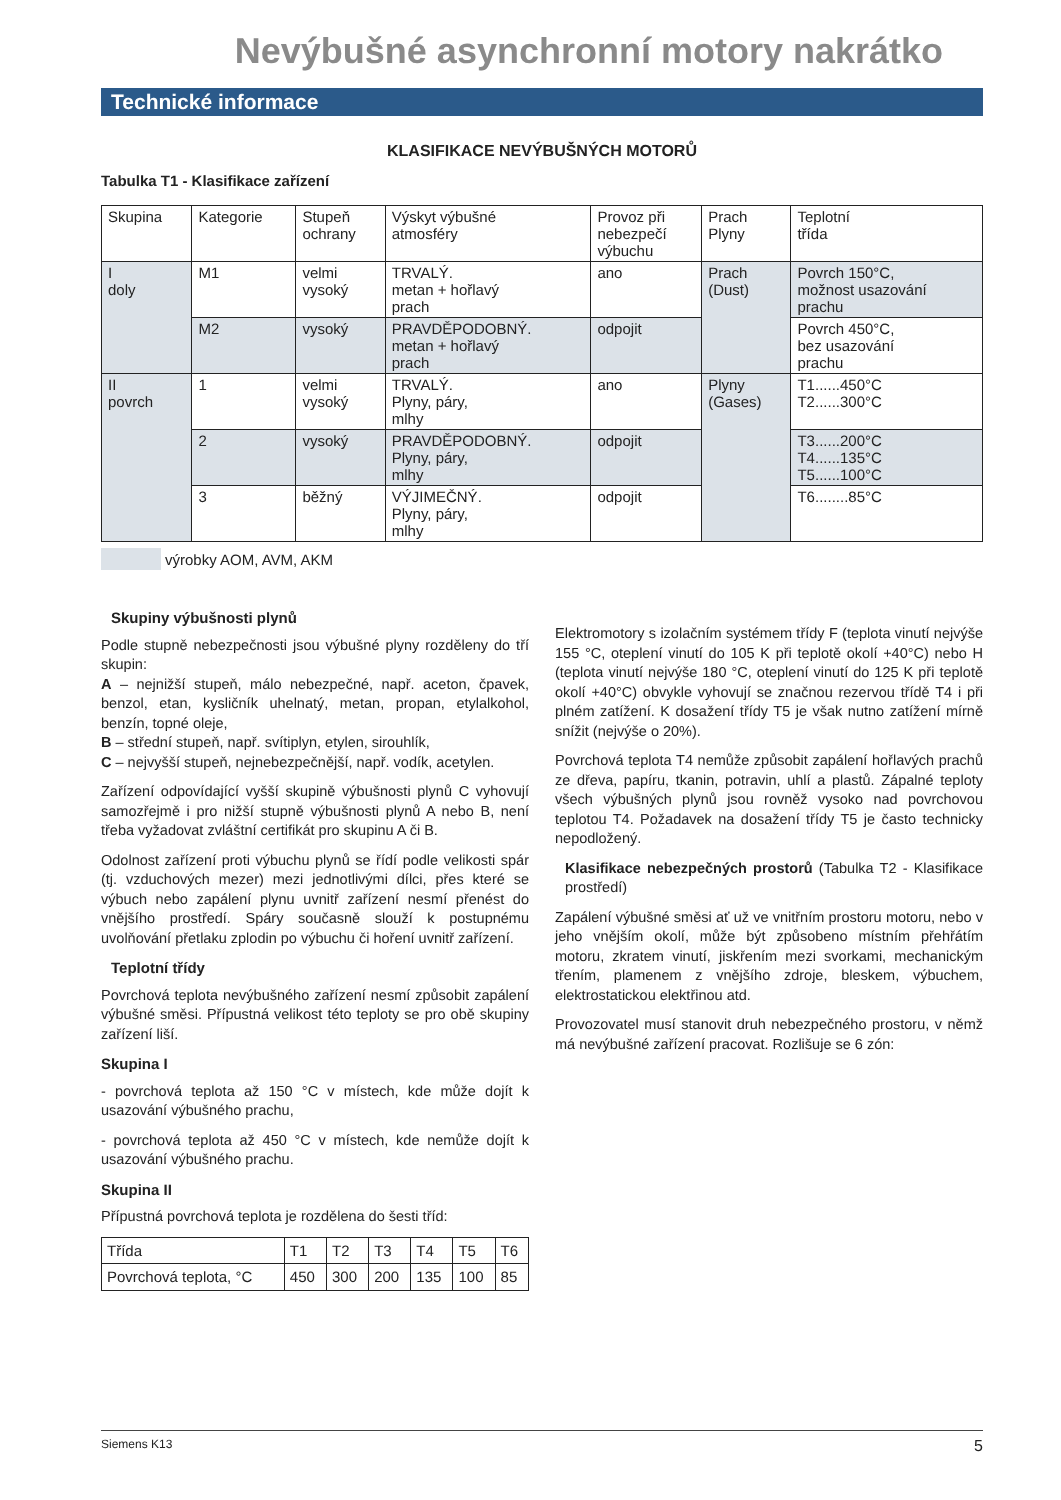Nevýbušné asynchronní motory nakrátko
Technické informace
KLASIFIKACE NEVÝBUŠNÝCH MOTORŮ
Tabulka T1 - Klasifikace zařízení
| Skupina | Kategorie | Stupeň ochrany | Výskyt výbušné atmosféry | Provoz při nebezpečí výbuchu | Prach Plyny | Teplotní třída |
| I doly | M1 | velmi vysoký | TRVALÝ. metan + hořlavý prach | ano | Prach (Dust) | Povrch 150°C, možnost usazování prachu |
| | M2 | vysoký | PRAVDĚPODOBNÝ. metan + hořlavý prach | odpojit | | Povrch 450°C, bez usazování prachu |
| II povrch | 1 | velmi vysoký | TRVALÝ. Plyny, páry, mlhy | ano | Plyny (Gases) | T1......450°C T2......300°C |
| | 2 | vysoký | PRAVDĚPODOBNÝ. Plyny, páry, mlhy | odpojit | | T3......200°C T4......135°C T5......100°C |
| | 3 | běžný | VÝJIMEČNÝ. Plyny, páry, mlhy | odpojit | | T6........85°C |
výrobky AOM, AVM, AKM
Skupiny výbušnosti plynů
Podle stupně nebezpečnosti jsou výbušné plyny rozděleny do tří skupin:
A – nejnižší stupeň, málo nebezpečné, např. aceton, čpavek, benzol, etan, kysličník uhelnatý, metan, propan, etylalkohol, benzín, topné oleje,
B – střední stupeň, např. svítiplyn, etylen, sirouhlík,
C – nejvyšší stupeň, nejnebezpečnější, např. vodík, acetylen.
Zařízení odpovídající vyšší skupině výbušnosti plynů C vyhovují samozřejmě i pro nižší stupně výbušnosti plynů A nebo B, není třeba vyžadovat zvláštní certifikát pro skupinu A či B.
Odolnost zařízení proti výbuchu plynů se řídí podle velikosti spár (tj. vzduchových mezer) mezi jednotlivými dílci, přes které se výbuch nebo zapálení plynu uvnitř zařízení nesmí přenést do vnějšího prostředí. Spáry současně slouží k postupnému uvolňování přetlaku zplodin po výbuchu či hoření uvnitř zařízení.
Teplotní třídy
Povrchová teplota nevýbušného zařízení nesmí způsobit zapálení výbušné směsi. Přípustná velikost této teploty se pro obě skupiny zařízení liší.
Skupina I
- povrchová teplota až 150 °C v místech, kde může dojít k usazování výbušného prachu,
- povrchová teplota až 450 °C v místech, kde nemůže dojít k usazování výbušného prachu.
Skupina II
Přípustná povrchová teplota je rozdělena do šesti tříd:
| Třída | T1 | T2 | T3 | T4 | T5 | T6 |
| Povrchová teplota, °C | 450 | 300 | 200 | 135 | 100 | 85 |
Elektromotory s izolačním systémem třídy F (teplota vinutí nejvýše 155 °C, oteplení vinutí do 105 K při teplotě okolí +40°C) nebo H (teplota vinutí nejvýše 180 °C, oteplení vinutí do 125 K při teplotě okolí +40°C) obvykle vyhovují se značnou rezervou třídě T4 i při plném zatížení. K dosažení třídy T5 je však nutno zatížení mírně snížit (nejvýše o 20%).
Povrchová teplota T4 nemůže způsobit zapálení hořlavých prachů ze dřeva, papíru, tkanin, potravin, uhlí a plastů. Zápalné teploty všech výbušných plynů jsou rovněž vysoko nad povrchovou teplotou T4. Požadavek na dosažení třídy T5 je často technicky nepodložený.
Klasifikace nebezpečných prostorů (Tabulka T2 - Klasifikace prostředí)
Zapálení výbušné směsi ať už ve vnitřním prostoru motoru, nebo v jeho vnějším okolí, může být způsobeno místním přehřátím motoru, zkratem vinutí, jiskřením mezi svorkami, mechanickým třením, plamenem z vnějšího zdroje, bleskem, výbuchem, elektrostatickou elektřinou atd.
Provozovatel musí stanovit druh nebezpečného prostoru, v němž má nevýbušné zařízení pracovat. Rozlišuje se 6 zón:
Siemens K13 5